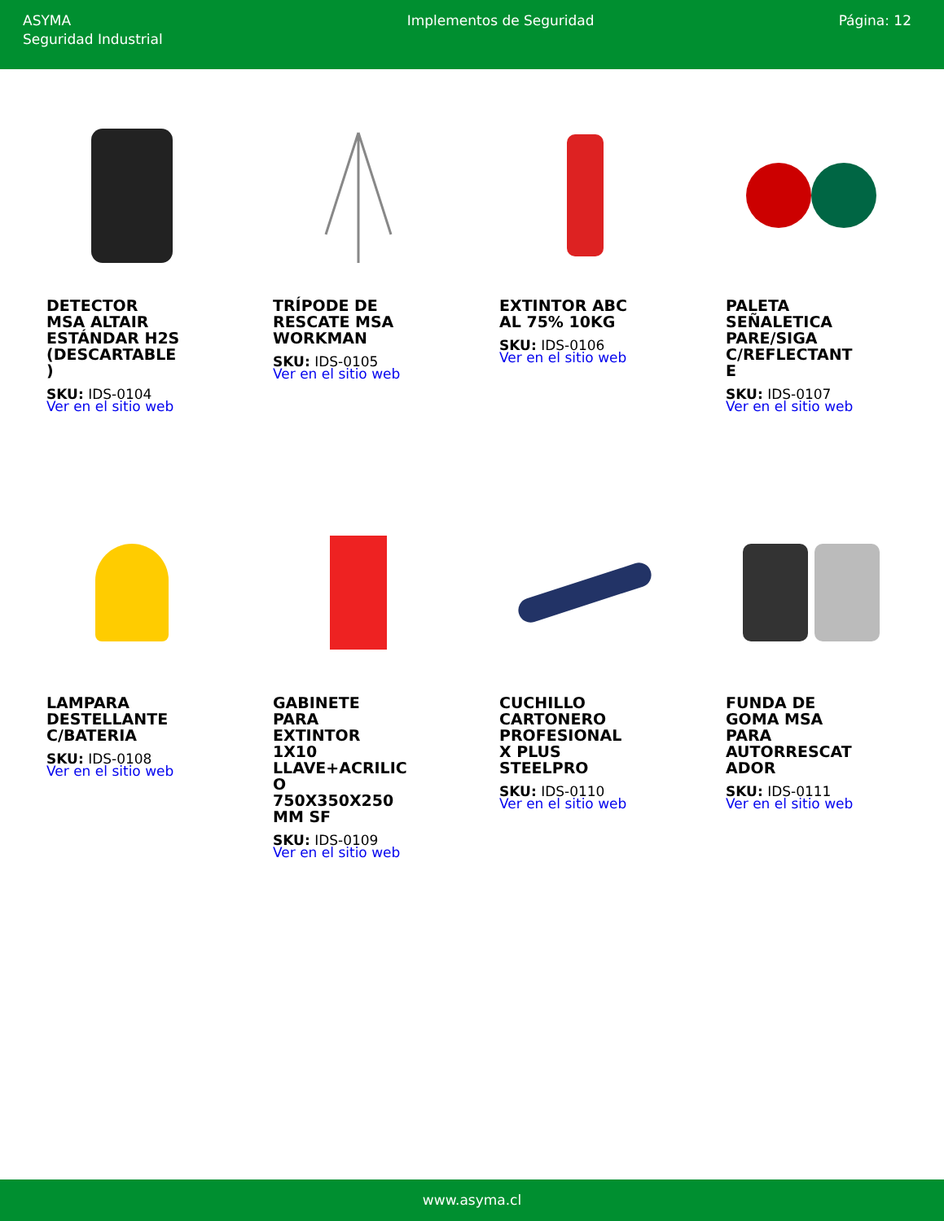ASYMA
Seguridad Industrial
Implementos de Seguridad Página: 12
DETECTOR MSA ALTAIR ESTÁNDAR H2S (DESCARTABLE)
SKU: IDS-0104
Ver en el sitio web
TRÍPODE DE RESCATE MSA WORKMAN
SKU: IDS-0105
Ver en el sitio web
EXTINTOR ABC AL 75% 10KG
SKU: IDS-0106
Ver en el sitio web
PALETA SEÑALETICA PARE/SIGA C/REFLECTANTE
SKU: IDS-0107
Ver en el sitio web
LAMPARA DESTELLANTE C/BATERIA
SKU: IDS-0108
Ver en el sitio web
GABINETE PARA EXTINTOR 1X10 LLAVE+ACRILICO 750X350X250 MM SF
SKU: IDS-0109
Ver en el sitio web
CUCHILLO CARTONERO PROFESIONAL X PLUS STEELPRO
SKU: IDS-0110
Ver en el sitio web
FUNDA DE GOMA MSA PARA AUTORRESCATADOR
SKU: IDS-0111
Ver en el sitio web
www.asyma.cl